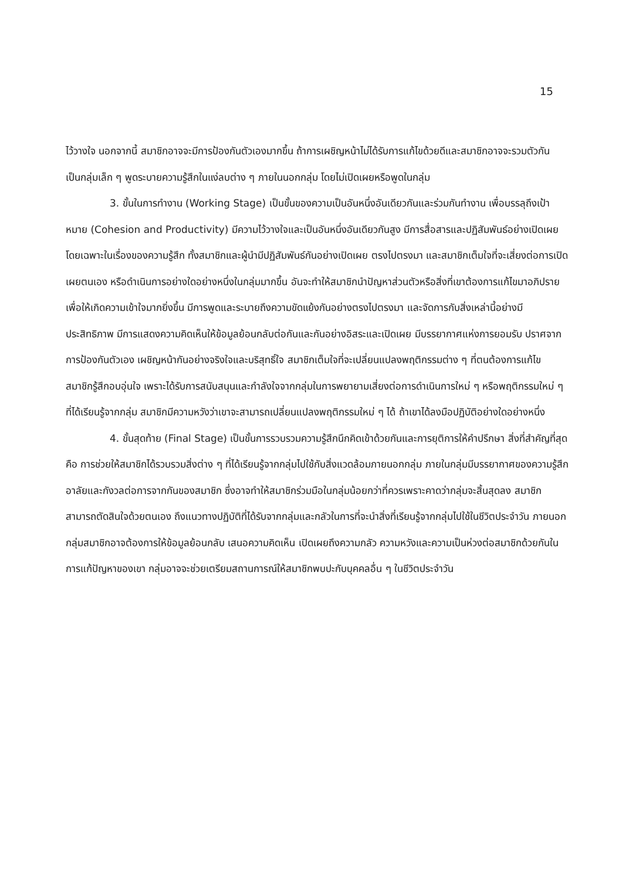15
ไว้วางใจ นอกจากนี้ สมาชิกอาจจะมีการป้องกันตัวเองมากขึ้น ถ้าการเผชิญหน้าไม่ได้รับการแก้ไขด้วยดีและสมาชิกอาจจะรวมตัวกันเป็นกลุ่มเล็ก ๆ พูดระบายความรู้สึกในแง่ลบต่าง ๆ ภายในนอกกลุ่ม โดยไม่เปิดเผยหรือพูดในกลุ่ม
3. ขั้นในการทำงาน (Working Stage) เป็นขั้นของความเป็นอันหนึ่งอันเดียวกันและร่วมกันทำงาน เพื่อบรรลุถึงเป้าหมาย (Cohesion and Productivity) มีความไว้วางใจและเป็นอันหนึ่งอันเดียวกันสูง มีการสื่อสารและปฏิสัมพันธ์อย่างเปิดเผยโดยเฉพาะในเรื่องของความรู้สึก ทั้งสมาชิกและผู้นำมีปฏิสัมพันธ์กันอย่างเปิดเผย ตรงไปตรงมา และสมาชิกเต็มใจที่จะเสี่ยงต่อการเปิดเผยตนเอง หรือดำเนินการอย่างใดอย่างหนึ่งในกลุ่มมากขึ้น อันจะทำให้สมาชิกนำปัญหาส่วนตัวหรือสิ่งที่เขาต้องการแก้ไขมาอภิปราย เพื่อให้เกิดความเข้าใจมากยิ่งขึ้น มีการพูดและระบายถึงความขัดแย้งกันอย่างตรงไปตรงมา และจัดการกับสิ่งเหล่านี้อย่างมีประสิทธิภาพ มีการแสดงความคิดเห็นให้ข้อมูลย้อนกลับต่อกันและกันอย่างอิสระและเปิดเผย มีบรรยากาศแห่งการยอมรับ ปราศจากการป้องกันตัวเอง เผชิญหน้ากันอย่างจริงใจและบริสุทธิ์ใจ สมาชิกเต็มใจที่จะเปลี่ยนแปลงพฤติกรรมต่าง ๆ ที่ตนต้องการแก้ไข สมาชิกรู้สึกอบอุ่นใจ เพราะได้รับการสนับสนุนและกำลังใจจากกลุ่มในการพยายามเสี่ยงต่อการดำเนินการใหม่ ๆ หรือพฤติกรรมใหม่ ๆ ที่ได้เรียนรู้จากกลุ่ม สมาชิกมีความหวังว่าเขาจะสามารถเปลี่ยนแปลงพฤติกรรมใหม่ ๆ ได้ ถ้าเขาได้ลงมือปฏิบัติอย่างใดอย่างหนึ่ง
4. ขั้นสุดท้าย (Final Stage) เป็นขั้นการรวบรวมความรู้สึกนึกคิดเข้าด้วยกันและการยุติการให้คำปรึกษา สิ่งที่สำคัญที่สุดคือ การช่วยให้สมาชิกได้รวบรวมสิ่งต่าง ๆ ที่ได้เรียนรู้จากกลุ่มไปใช้กับสิ่งแวดล้อมภายนอกกลุ่ม ภายในกลุ่มมีบรรยากาศของความรู้สึกอาลัยและกังวลต่อการจากกันของสมาชิก ซึ่งอาจทำให้สมาชิกร่วมมือในกลุ่มน้อยกว่าที่ควรเพราะคาดว่ากลุ่มจะสิ้นสุดลง สมาชิกสามารถตัดสินใจด้วยตนเอง ถึงแนวทางปฏิบัติที่ได้รับจากกลุ่มและกลัวในการที่จะนำสิ่งที่เรียนรู้จากกลุ่มไปใช้ในชีวิตประจำวัน ภายนอกกลุ่มสมาชิกอาจต้องการให้ข้อมูลย้อนกลับ เสนอความคิดเห็น เปิดเผยถึงความกลัว ความหวังและความเป็นห่วงต่อสมาชิกด้วยกันในการแก้ปัญหาของเขา กลุ่มอาจจะช่วยเตรียมสถานการณ์ให้สมาชิกพบปะกับบุคคลอื่น ๆ ในชีวิตประจำวัน